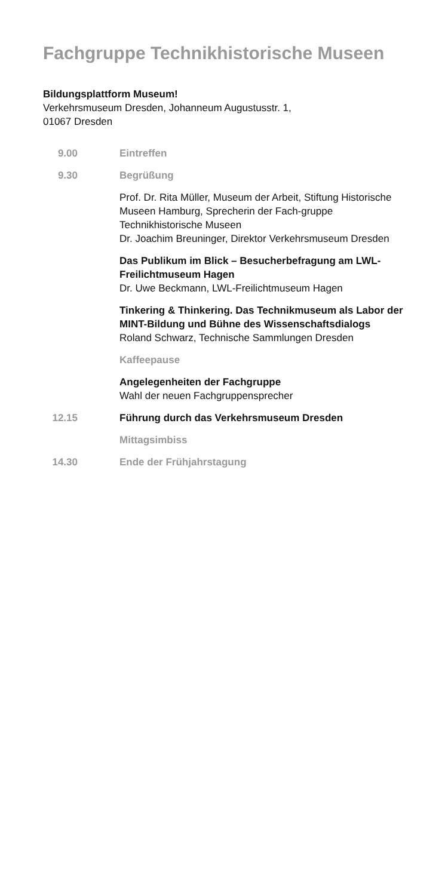Fachgruppe Technikhistorische Museen
Bildungsplattform Museum!
Verkehrsmuseum Dresden, Johanneum Augustusstr. 1,
01067 Dresden
9.00 Eintreffen
9.30 Begrüßung
Prof. Dr. Rita Müller, Museum der Arbeit, Stiftung Historische Museen Hamburg, Sprecherin der Fach-gruppe Technikhistorische Museen
Dr. Joachim Breuninger, Direktor Verkehrsmuseum Dresden
Das Publikum im Blick – Besucherbefragung am LWL-Freilichtmuseum Hagen
Dr. Uwe Beckmann, LWL-Freilichtmuseum Hagen
Tinkering & Thinkering. Das Technikmuseum als Labor der MINT-Bildung und Bühne des Wissenschaftsdialogs
Roland Schwarz, Technische Sammlungen Dresden
Kaffeepause
Angelegenheiten der Fachgruppe
Wahl der neuen Fachgruppensprecher
12.15 Führung durch das Verkehrsmuseum Dresden
Mittagsimbiss
14.30 Ende der Frühjahrstagung